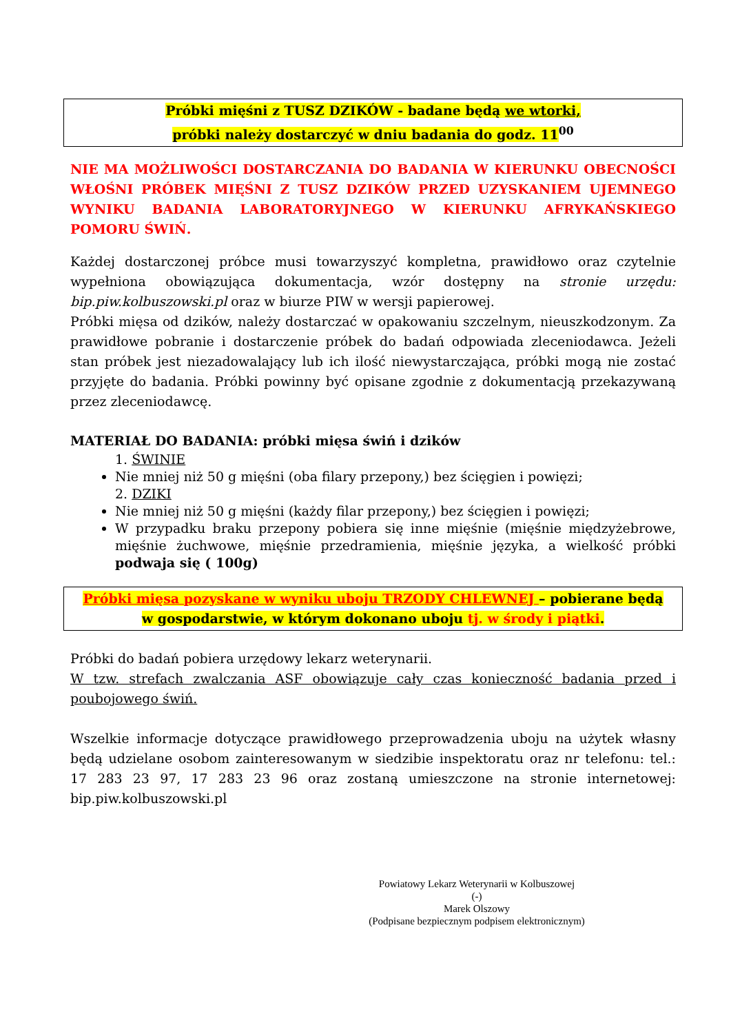Próbki mięśni z TUSZ DZIKÓW - badane będą we wtorki,
próbki należy dostarczyć w dniu badania do godz. 11<sup>00</sup>
NIE MA MOŻLIWOŚCI DOSTARCZANIA DO BADANIA W KIERUNKU OBECNOŚCI WŁOŚNI PRÓBEK MIĘŚNI Z TUSZ DZIKÓW PRZED UZYSKANIEM UJEMNEGO WYNIKU BADANIA LABORATORYJNEGO W KIERUNKU AFRYKAŃSKIEGO POMORU ŚWIŃ.
Każdej dostarczonej próbce musi towarzyszyć kompletna, prawidłowo oraz czytelnie wypełniona obowiązująca dokumentacja, wzór dostępny na stronie urzędu: bip.piw.kolbuszowski.pl oraz w biurze PIW w wersji papierowej.
Próbki mięsa od dzików, należy dostarczać w opakowaniu szczelnym, nieuszkodzonym. Za prawidłowe pobranie i dostarczenie próbek do badań odpowiada zleceniodawca. Jeżeli stan próbek jest niezadowalający lub ich ilość niewystarczająca, próbki mogą nie zostać przyjęte do badania. Próbki powinny być opisane zgodnie z dokumentacją przekazywaną przez zleceniodawcę.
MATERIAŁ DO BADANIA: próbki mięsa świń i dzików
1. ŚWINIE
Nie mniej niż 50 g mięśni (oba filary przepony,) bez ścięgien i powięzi;
2. DZIKI
Nie mniej niż 50 g mięśni (każdy filar przepony,) bez ścięgien i powięzi;
W przypadku braku przepony pobiera się inne mięśnie (mięśnie międzyżebrowe, mięśnie żuchwowe, mięśnie przedramienia, mięśnie języka, a wielkość próbki podwaja się ( 100g)
Próbki mięsa pozyskane w wyniku uboju TRZODY CHLEWNEJ – pobierane będą
w gospodarstwie, w którym dokonano uboju tj. w środy i piątki.
Próbki do badań pobiera urzędowy lekarz weterynarii.
W tzw. strefach zwalczania ASF obowiązuje cały czas konieczność badania przed i poubojowego świń.
Wszelkie informacje dotyczące prawidłowego przeprowadzenia uboju na użytek własny będą udzielane osobom zainteresowanym w siedzibie inspektoratu oraz nr telefonu: tel.: 17 283 23 97, 17 283 23 96 oraz zostaną umieszczone na stronie internetowej: bip.piw.kolbuszowski.pl
Powiatowy Lekarz Weterynarii w Kolbuszowej
(-)
Marek Olszowy
(Podpisane bezpiecznym podpisem elektronicznym)